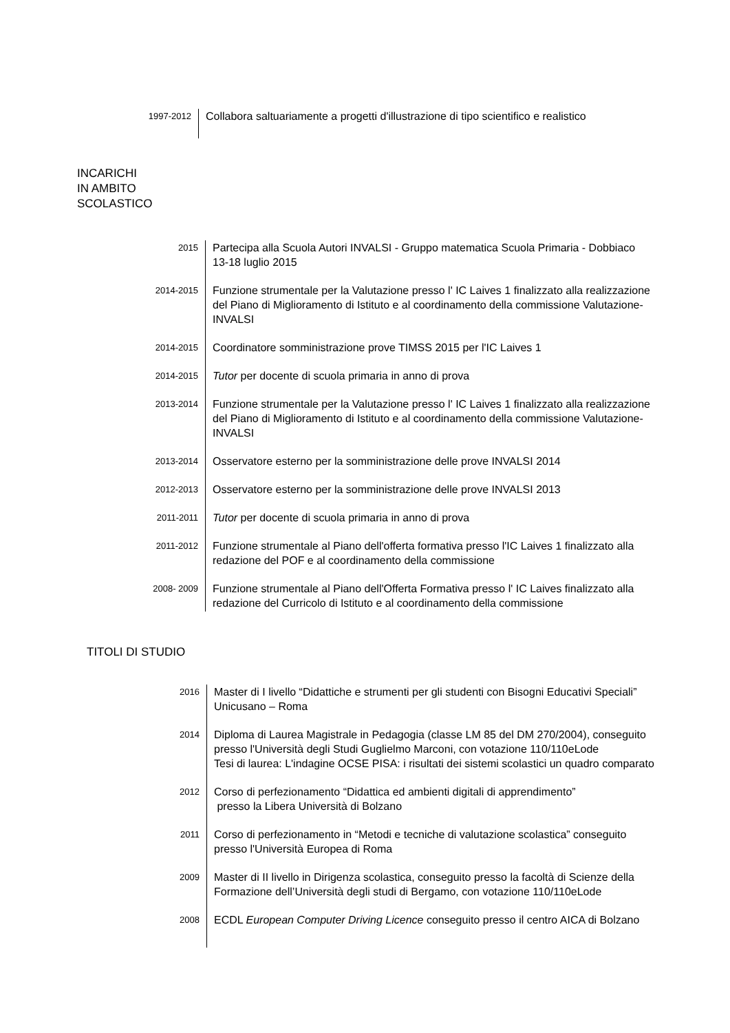1997-2012
Collabora saltuariamente a progetti d'illustrazione di tipo scientifico e realistico
INCARICHI
IN AMBITO
SCOLASTICO
2015
Partecipa alla Scuola Autori INVALSI - Gruppo matematica Scuola Primaria - Dobbiaco 13-18 luglio 2015
2014-2015
Funzione strumentale per la Valutazione presso l' IC Laives 1 finalizzato alla realizzazione del Piano di Miglioramento di Istituto e al coordinamento della commissione Valutazione-INVALSI
2014-2015
Coordinatore somministrazione prove TIMSS 2015 per l'IC Laives 1
2014-2015
Tutor per docente di scuola primaria in anno di prova
2013-2014
Funzione strumentale per la Valutazione presso l' IC Laives 1 finalizzato alla realizzazione del Piano di Miglioramento di Istituto e al coordinamento della commissione Valutazione-INVALSI
2013-2014
Osservatore esterno per la somministrazione delle prove INVALSI 2014
2012-2013
Osservatore esterno per la somministrazione delle prove INVALSI 2013
2011-2011
Tutor per docente di scuola primaria in anno di prova
2011-2012
Funzione strumentale al Piano dell'offerta formativa presso l'IC Laives 1 finalizzato alla redazione del POF e al coordinamento della commissione
2008- 2009
Funzione strumentale al Piano dell'Offerta Formativa presso l' IC Laives finalizzato alla redazione del Curricolo di Istituto e al coordinamento della commissione
TITOLI DI STUDIO
2016
Master di I livello “Didattiche e strumenti per gli studenti con Bisogni Educativi Speciali” Unicusano – Roma
2014
Diploma di Laurea Magistrale in Pedagogia (classe LM 85 del DM 270/2004), conseguito presso l'Università degli Studi Guglielmo Marconi, con votazione 110/110eLode
Tesi di laurea: L'indagine OCSE PISA: i risultati dei sistemi scolastici un quadro comparato
2012
Corso di perfezionamento “Didattica ed ambienti digitali di apprendimento”
presso la Libera Università di Bolzano
2011
Corso di perfezionamento in “Metodi e tecniche di valutazione scolastica” conseguito presso l'Università Europea di Roma
2009
Master di II livello in Dirigenza scolastica, conseguito presso la facoltà di Scienze della Formazione dell’Università degli studi di Bergamo, con votazione 110/110eLode
2008
ECDL European Computer Driving Licence conseguito presso il centro AICA di Bolzano